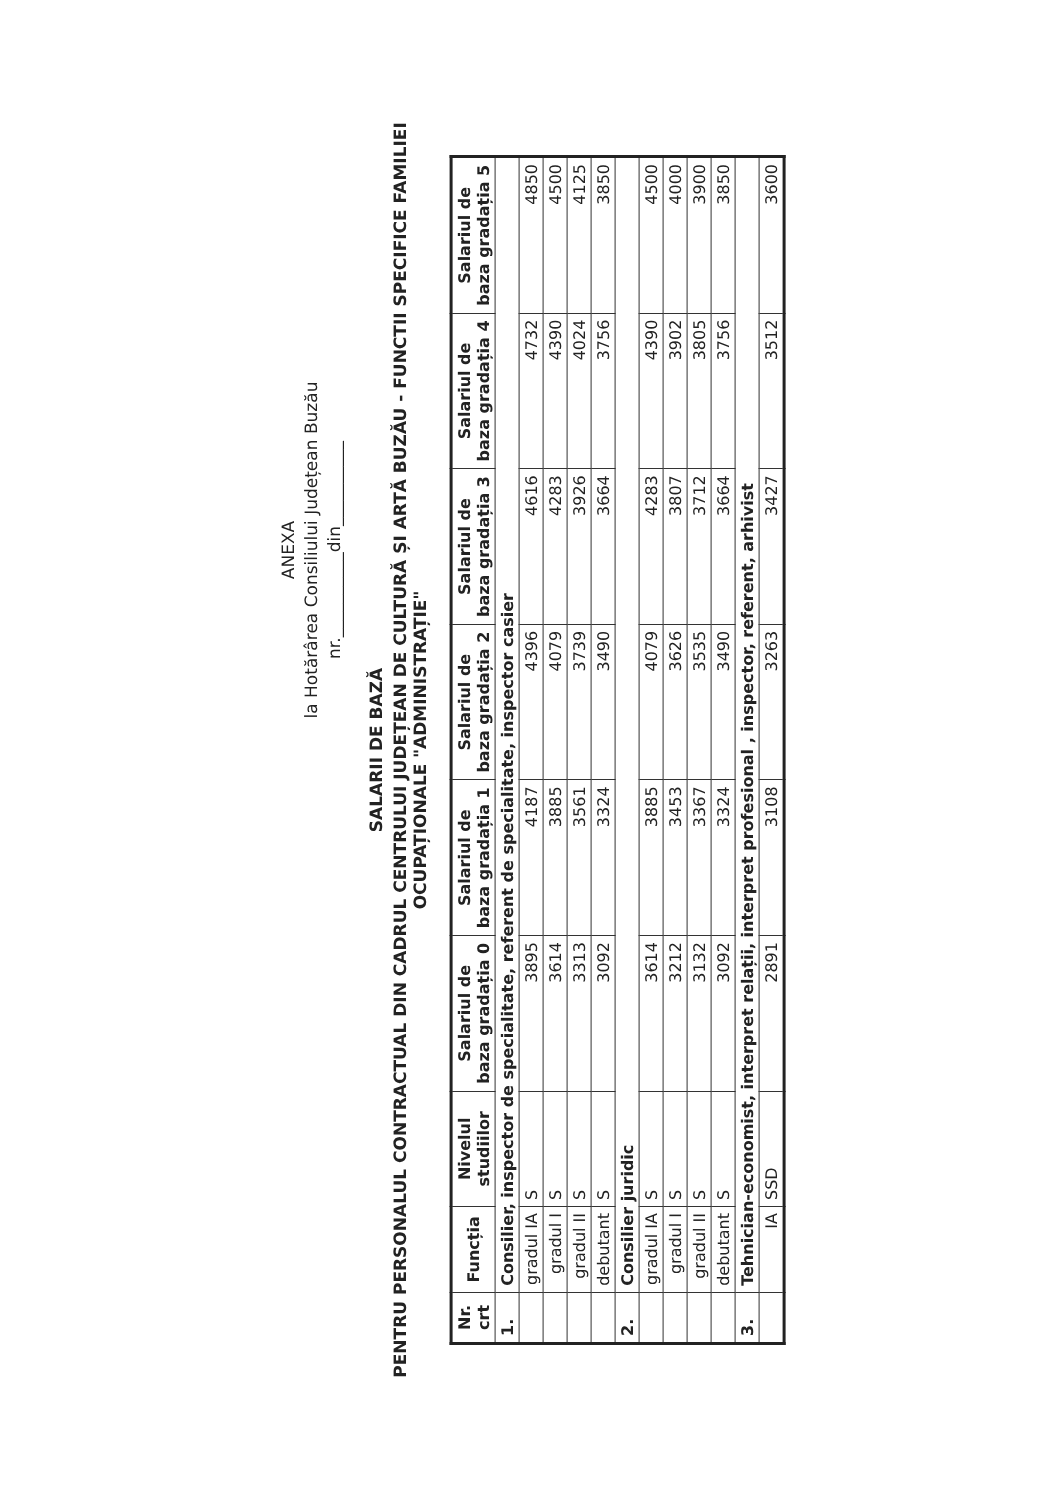ANEXA
la Hotărârea Consiliului Județean Buzău
nr.__________din__________
SALARII DE BAZĂ
PENTRU PERSONALUL CONTRACTUAL DIN CADRUL CENTRULUI JUDEȚEAN DE CULTURĂ ȘI ARTĂ BUZĂU - FUNCTII SPECIFICE FAMILIEI OCUPAȚIONALE "ADMINISTRAȚIE"
| Nr. crt | Funcția | Nivelul studiilor | Salariul de baza gradația 0 | Salariul de baza gradația 1 | Salariul de baza gradația 2 | Salariul de baza gradația 3 | Salariul de baza gradația 4 | Salariul de baza gradația 5 |
| --- | --- | --- | --- | --- | --- | --- | --- | --- |
| 1. | Consilier, inspector de specialitate, referent de specialitate, inspector casier | | | | | | | |
| | gradul IA | S | 3895 | 4187 | 4396 | 4616 | 4732 | 4850 |
| | gradul I | S | 3614 | 3885 | 4079 | 4283 | 4390 | 4500 |
| | gradul II | S | 3313 | 3561 | 3739 | 3926 | 4024 | 4125 |
| | debutant | S | 3092 | 3324 | 3490 | 3664 | 3756 | 3850 |
| 2. | Consilier juridic | | | | | | | |
| | gradul IA | S | 3614 | 3885 | 4079 | 4283 | 4390 | 4500 |
| | gradul I | S | 3212 | 3453 | 3626 | 3807 | 3902 | 4000 |
| | gradul II | S | 3132 | 3367 | 3535 | 3712 | 3805 | 3900 |
| | debutant | S | 3092 | 3324 | 3490 | 3664 | 3756 | 3850 |
| 3. | Tehnician-economist, interpret relații, interpret profesional , inspector, referent, arhivist | | | | | | | |
| | IA | SSD | 2891 | 3108 | 3263 | 3427 | 3512 | 3600 |